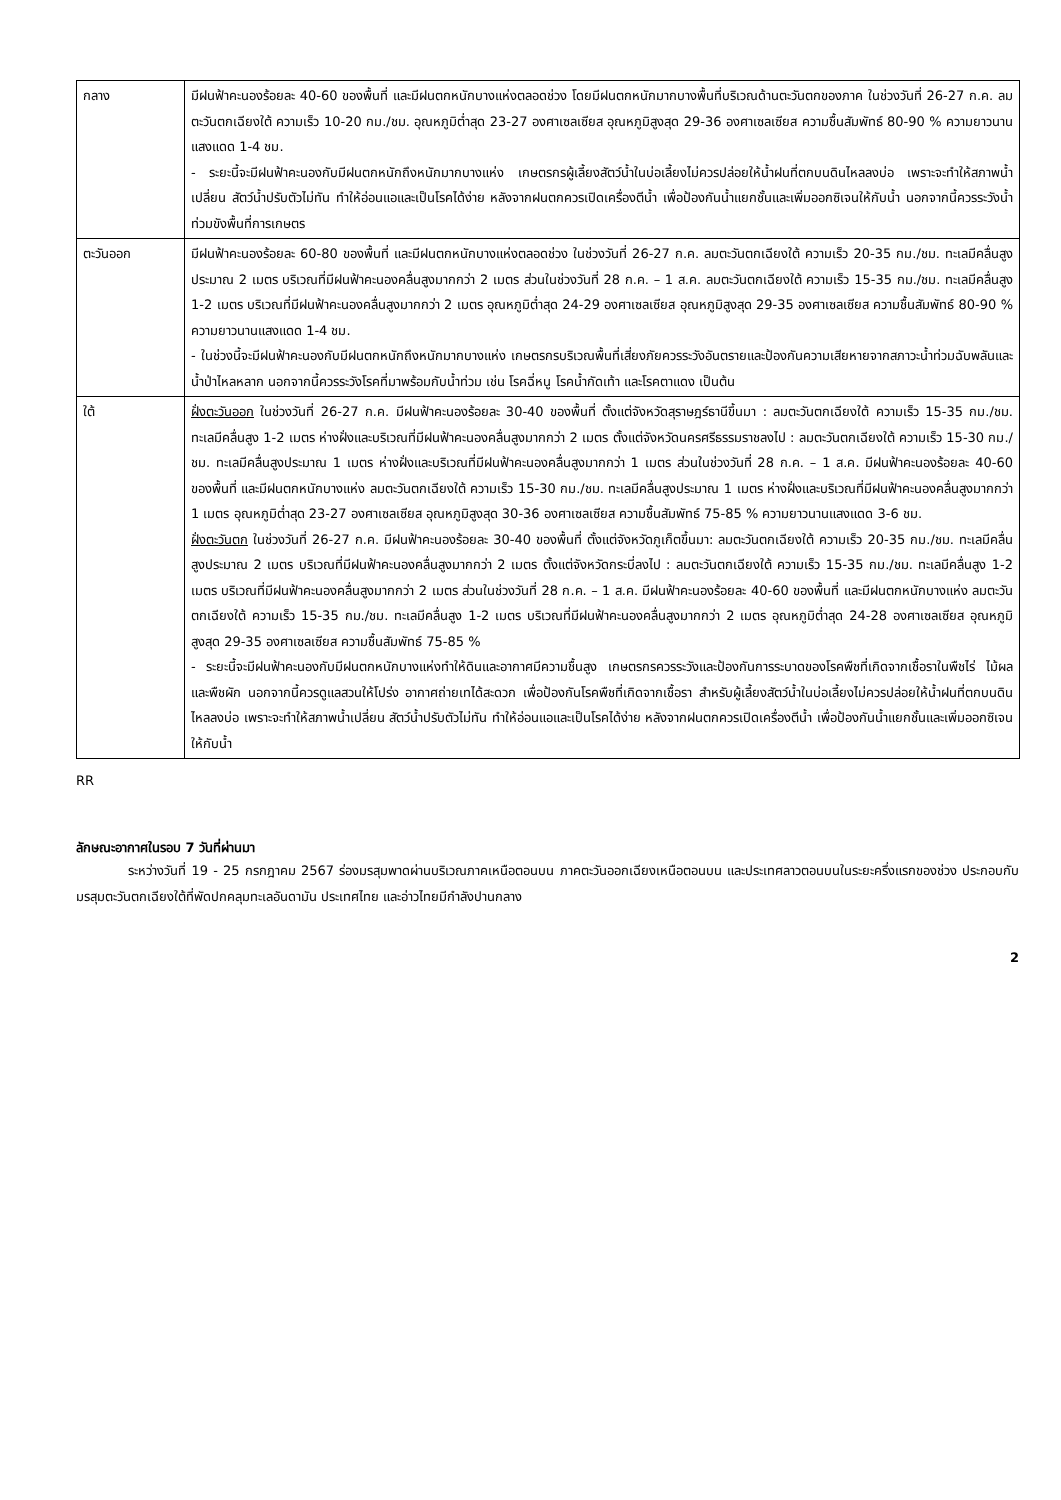| กลาง | มีฝนฟ้าคะนองร้อยละ 40-60 ของพื้นที่ และมีฝนตกหนักบางแห่งตลอดช่วง โดยมีฝนตกหนักมากบางพื้นที่บริเวณด้านตะวันตกของภาค ในช่วงวันที่ 26-27 ก.ค. ลมตะวันตกเฉียงใต้ ความเร็ว 10-20 กม./ชม. อุณหภูมิต่ำสุด 23-27 องศาเซลเซียส อุณหภูมิสูงสุด 29-36 องศาเซลเซียส ความชื้นสัมพัทธ์ 80-90 % ความยาวนานแสงแดด 1-4 ชม. - ระยะนี้จะมีฝนฟ้าคะนองกับมีฝนตกหนักถึงหนักมากบางแห่ง เกษตรกรผู้เลี้ยงสัตว์น้ำในบ่อเลี้ยงไม่ควรปล่อยให้น้ำฝนที่ตกบนดินไหลลงบ่อ เพราะจะทำให้สภาพน้ำเปลี่ยน สัตว์น้ำปรับตัวไม่ทัน ทำให้อ่อนแอและเป็นโรคได้ง่าย หลังจากฝนตกควรเปิดเครื่องตีน้ำ เพื่อป้องกันน้ำแยกชั้นและเพิ่มออกซิเจนให้กับน้ำ นอกจากนี้ควรระวังน้ำท่วมขังพื้นที่การเกษตร |
| ตะวันออก | มีฝนฟ้าคะนองร้อยละ 60-80 ของพื้นที่ และมีฝนตกหนักบางแห่งตลอดช่วง ในช่วงวันที่ 26-27 ก.ค. ลมตะวันตกเฉียงใต้ ความเร็ว 20-35 กม./ชม. ทะเลมีคลื่นสูงประมาณ 2 เมตร บริเวณที่มีฝนฟ้าคะนองคลื่นสูงมากกว่า 2 เมตร ส่วนในช่วงวันที่ 28 ก.ค. – 1 ส.ค. ลมตะวันตกเฉียงใต้ ความเร็ว 15-35 กม./ชม. ทะเลมีคลื่นสูง 1-2 เมตร บริเวณที่มีฝนฟ้าคะนองคลื่นสูงมากกว่า 2 เมตร อุณหภูมิต่ำสุด 24-29 องศาเซลเซียส อุณหภูมิสูงสุด 29-35 องศาเซลเซียส ความชื้นสัมพัทธ์ 80-90 % ความยาวนานแสงแดด 1-4 ชม. - ในช่วงนี้จะมีฝนฟ้าคะนองกับมีฝนตกหนักถึงหนักมากบางแห่ง เกษตรกรบริเวณพื้นที่เสี่ยงภัยควรระวังอันตรายและป้องกันความเสียหายจากสภาวะน้ำท่วมฉับพลันและน้ำป่าไหลหลาก นอกจากนี้ควรระวังโรคที่มาพร้อมกับน้ำท่วม เช่น โรคฉี่หนู โรคน้ำกัดเท้า และโรคตาแดง เป็นต้น |
| ใต้ | ฝั่งตะวันออก ในช่วงวันที่ 26-27 ก.ค. มีฝนฟ้าคะนองร้อยละ 30-40 ของพื้นที่ ตั้งแต่จังหวัดสุราษฎร์ธานีขึ้นมา : ลมตะวันตกเฉียงใต้ ความเร็ว 15-35 กม./ชม. ทะเลมีคลื่นสูง 1-2 เมตร ห่างฝั่งและบริเวณที่มีฝนฟ้าคะนองคลื่นสูงมากกว่า 2 เมตร ตั้งแต่จังหวัดนครศรีธรรมราชลงไป : ลมตะวันตกเฉียงใต้ ความเร็ว 15-30 กม./ชม. ทะเลมีคลื่นสูงประมาณ 1 เมตร ห่างฝั่งและบริเวณที่มีฝนฟ้าคะนองคลื่นสูงมากกว่า 1 เมตร ส่วนในช่วงวันที่ 28 ก.ค. – 1 ส.ค. มีฝนฟ้าคะนองร้อยละ 40-60 ของพื้นที่ และมีฝนตกหนักบางแห่ง ลมตะวันตกเฉียงใต้ ความเร็ว 15-30 กม./ชม. ทะเลมีคลื่นสูงประมาณ 1 เมตร ห่างฝั่งและบริเวณที่มีฝนฟ้าคะนองคลื่นสูงมากกว่า 1 เมตร อุณหภูมิต่ำสุด 23-27 องศาเซลเซียส อุณหภูมิสูงสุด 30-36 องศาเซลเซียส ความชื้นสัมพัทธ์ 75-85 % ความยาวนานแสงแดด 3-6 ชม. ฝั่งตะวันตก ในช่วงวันที่ 26-27 ก.ค. มีฝนฟ้าคะนองร้อยละ 30-40 ของพื้นที่ ตั้งแต่จังหวัดภูเก็ตขึ้นมา: ลมตะวันตกเฉียงใต้ ความเร็ว 20-35 กม./ชม. ทะเลมีคลื่นสูงประมาณ 2 เมตร บริเวณที่มีฝนฟ้าคะนองคลื่นสูงมากกว่า 2 เมตร ตั้งแต่จังหวัดกระบี่ลงไป : ลมตะวันตกเฉียงใต้ ความเร็ว 15-35 กม./ชม. ทะเลมีคลื่นสูง 1-2 เมตร บริเวณที่มีฝนฟ้าคะนองคลื่นสูงมากกว่า 2 เมตร ส่วนในช่วงวันที่ 28 ก.ค. – 1 ส.ค. มีฝนฟ้าคะนองร้อยละ 40-60 ของพื้นที่ และมีฝนตกหนักบางแห่ง ลมตะวันตกเฉียงใต้ ความเร็ว 15-35 กม./ชม. ทะเลมีคลื่นสูง 1-2 เมตร บริเวณที่มีฝนฟ้าคะนองคลื่นสูงมากกว่า 2 เมตร อุณหภูมิต่ำสุด 24-28 องศาเซลเซียส อุณหภูมิสูงสุด 29-35 องศาเซลเซียส ความชื้นสัมพัทธ์ 75-85 % - ระยะนี้จะมีฝนฟ้าคะนองกับมีฝนตกหนักบางแห่งทำให้ดินและอากาศมีความชื้นสูง เกษตรกรควรระวังและป้องกันการระบาดของโรคพืชที่เกิดจากเชื้อราในพืชไร่ ไม้ผล และพืชผัก นอกจากนี้ควรดูแลสวนให้โปร่ง อากาศถ่ายเทได้สะดวก เพื่อป้องกันโรคพืชที่เกิดจากเชื้อรา สำหรับผู้เลี้ยงสัตว์น้ำในบ่อเลี้ยงไม่ควรปล่อยให้น้ำฝนที่ตกบนดินไหลลงบ่อ เพราะจะทำให้สภาพน้ำเปลี่ยน สัตว์น้ำปรับตัวไม่ทัน ทำให้อ่อนแอและเป็นโรคได้ง่าย หลังจากฝนตกควรเปิดเครื่องตีน้ำ เพื่อป้องกันน้ำแยกชั้นและเพิ่มออกซิเจนให้กับน้ำ |
RR
ลักษณะอากาศในรอบ 7 วันที่ผ่านมา
ระหว่างวันที่ 19 - 25 กรกฎาคม 2567 ร่องมรสุมพาดผ่านบริเวณภาคเหนือตอนบน ภาคตะวันออกเฉียงเหนือตอนบน และประเทศลาวตอนบนในระยะครึ่งแรกของช่วง ประกอบกับมรสุมตะวันตกเฉียงใต้ที่พัดปกคลุมทะเลอันดามัน ประเทศไทย และอ่าวไทยมีกำลังปานกลาง
2